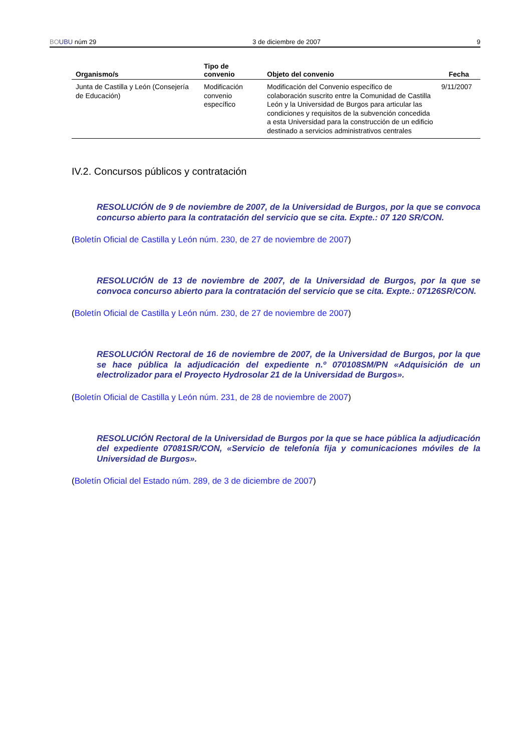BO UBU núm 29 3 de diciembre de 2007 9
| Organismo/s | Tipo de convenio | Objeto del convenio | Fecha |
| --- | --- | --- | --- |
| Junta de Castilla y León (Consejería de Educación) | Modificación convenio específico | Modificación del Convenio específico de colaboración suscrito entre la Comunidad de Castilla León y la Universidad de Burgos para articular las condiciones y requisitos de la subvención concedida a esta Universidad para la construcción de un edificio destinado a servicios administrativos centrales | 9/11/2007 |
IV.2. Concursos públicos y contratación
RESOLUCIÓN de 9 de noviembre de 2007, de la Universidad de Burgos, por la que se convoca concurso abierto para la contratación del servicio que se cita. Expte.: 07 120 SR/CON.
(Boletín Oficial de Castilla y León núm. 230, de 27 de noviembre de 2007)
RESOLUCIÓN de 13 de noviembre de 2007, de la Universidad de Burgos, por la que se convoca concurso abierto para la contratación del servicio que se cita. Expte.: 07126SR/CON.
(Boletín Oficial de Castilla y León núm. 230, de 27 de noviembre de 2007)
RESOLUCIÓN Rectoral de 16 de noviembre de 2007, de la Universidad de Burgos, por la que se hace pública la adjudicación del expediente n.º 070108SM/PN «Adquisición de un electrolizador para el Proyecto Hydrosolar 21 de la Universidad de Burgos».
(Boletín Oficial de Castilla y León núm. 231, de 28 de noviembre de 2007)
RESOLUCIÓN Rectoral de la Universidad de Burgos por la que se hace pública la adjudicación del expediente 07081SR/CON, «Servicio de telefonía fija y comunicaciones móviles de la Universidad de Burgos».
(Boletín Oficial del Estado núm. 289, de 3 de diciembre de 2007)